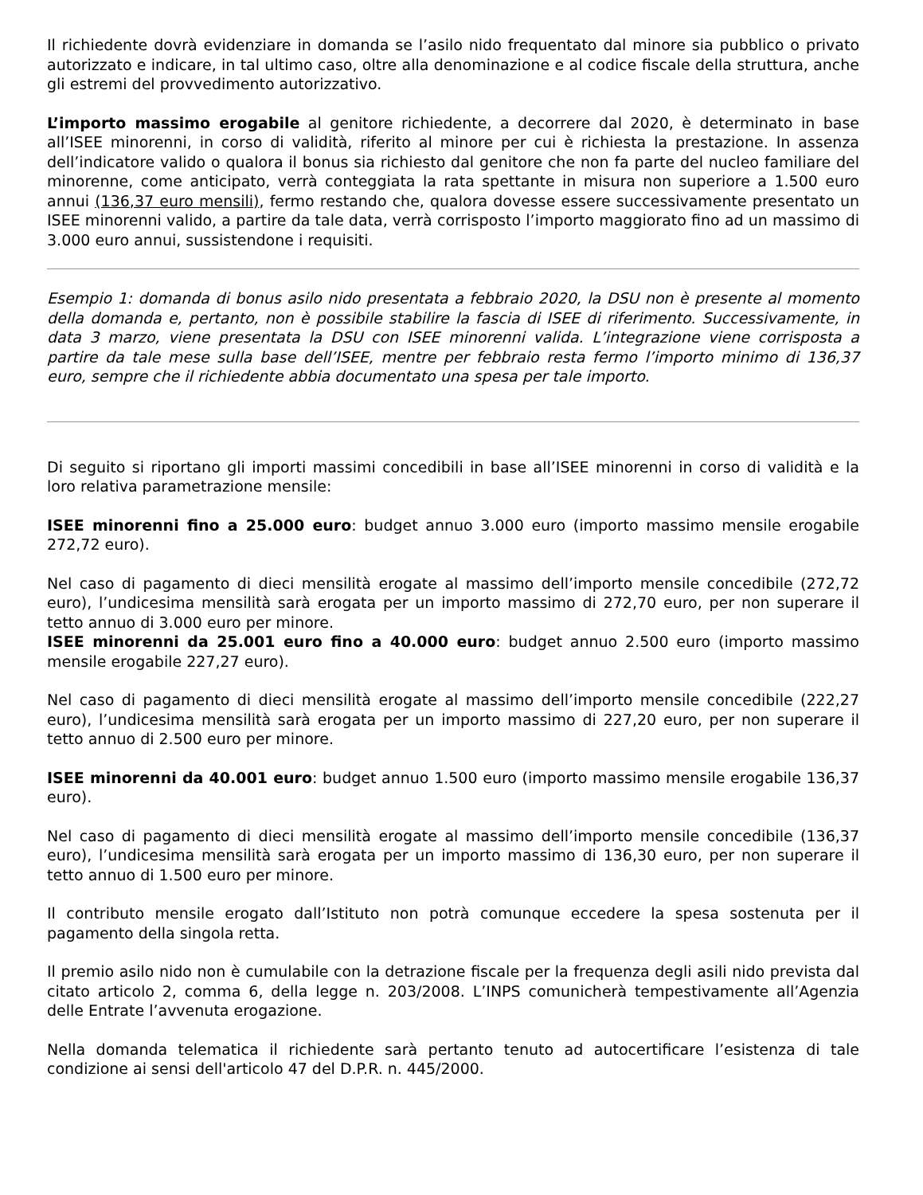Il richiedente dovrà evidenziare in domanda se l’asilo nido frequentato dal minore sia pubblico o privato autorizzato e indicare, in tal ultimo caso, oltre alla denominazione e al codice fiscale della struttura, anche gli estremi del provvedimento autorizzativo.
L’importo massimo erogabile al genitore richiedente, a decorrere dal 2020, è determinato in base all’ISEE minorenni, in corso di validità, riferito al minore per cui è richiesta la prestazione. In assenza dell’indicatore valido o qualora il bonus sia richiesto dal genitore che non fa parte del nucleo familiare del minorenne, come anticipato, verrà conteggiata la rata spettante in misura non superiore a 1.500 euro annui (136,37 euro mensili), fermo restando che, qualora dovesse essere successivamente presentato un ISEE minorenni valido, a partire da tale data, verrà corrisposto l’importo maggiorato fino ad un massimo di 3.000 euro annui, sussistendone i requisiti.
Esempio 1: domanda di bonus asilo nido presentata a febbraio 2020, la DSU non è presente al momento della domanda e, pertanto, non è possibile stabilire la fascia di ISEE di riferimento. Successivamente, in data 3 marzo, viene presentata la DSU con ISEE minorenni valida. L’integrazione viene corrisposta a partire da tale mese sulla base dell’ISEE, mentre per febbraio resta fermo l’importo minimo di 136,37 euro, sempre che il richiedente abbia documentato una spesa per tale importo.
Di seguito si riportano gli importi massimi concedibili in base all’ISEE minorenni in corso di validità e la loro relativa parametrazione mensile:
ISEE minorenni fino a 25.000 euro: budget annuo 3.000 euro (importo massimo mensile erogabile 272,72 euro).
Nel caso di pagamento di dieci mensilità erogate al massimo dell’importo mensile concedibile (272,72 euro), l’undicesima mensilità sarà erogata per un importo massimo di 272,70 euro, per non superare il tetto annuo di 3.000 euro per minore.
ISEE minorenni da 25.001 euro fino a 40.000 euro: budget annuo 2.500 euro (importo massimo mensile erogabile 227,27 euro).
Nel caso di pagamento di dieci mensilità erogate al massimo dell’importo mensile concedibile (222,27 euro), l’undicesima mensilità sarà erogata per un importo massimo di 227,20 euro, per non superare il tetto annuo di 2.500 euro per minore.
ISEE minorenni da 40.001 euro: budget annuo 1.500 euro (importo massimo mensile erogabile 136,37 euro).
Nel caso di pagamento di dieci mensilità erogate al massimo dell’importo mensile concedibile (136,37 euro), l’undicesima mensilità sarà erogata per un importo massimo di 136,30 euro, per non superare il tetto annuo di 1.500 euro per minore.
Il contributo mensile erogato dall’Istituto non potrà comunque eccedere la spesa sostenuta per il pagamento della singola retta.
Il premio asilo nido non è cumulabile con la detrazione fiscale per la frequenza degli asili nido prevista dal citato articolo 2, comma 6, della legge n. 203/2008. L’INPS comunicherà tempestivamente all’Agenzia delle Entrate l’avvenuta erogazione.
Nella domanda telematica il richiedente sarà pertanto tenuto ad autocertificare l’esistenza di tale condizione ai sensi dell'articolo 47 del D.P.R. n. 445/2000.